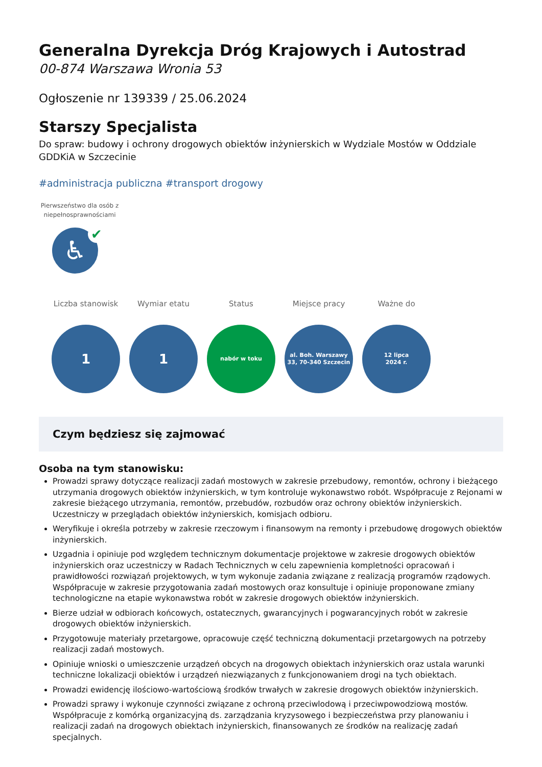Generalna Dyrekcja Dróg Krajowych i Autostrad
00-874 Warszawa Wronia 53
Ogłoszenie nr 139339 / 25.06.2024
Starszy Specjalista
Do spraw: budowy i ochrony drogowych obiektów inżynierskich w Wydziale Mostów w Oddziale GDDKiA w Szczecinie
#administracja publiczna #transport drogowy
Pierwszeństwo dla osób z niepełnosprawnościami
♿
✔
Liczba stanowisk
1
Wymiar etatu
1
Status
nabór w toku
Miejsce pracy
al. Boh. Warszawy
33, 70-340 Szczecin
Ważne do
12 lipca
2024 r.
Czym będziesz się zajmować
Osoba na tym stanowisku:
Prowadzi sprawy dotyczące realizacji zadań mostowych w zakresie przebudowy, remontów, ochrony i bieżącego utrzymania drogowych obiektów inżynierskich, w tym kontroluje wykonawstwo robót. Współpracuje z Rejonami w zakresie bieżącego utrzymania, remontów, przebudów, rozbudów oraz ochrony obiektów inżynierskich. Uczestniczy w przeglądach obiektów inżynierskich, komisjach odbioru.
Weryfikuje i określa potrzeby w zakresie rzeczowym i finansowym na remonty i przebudowę drogowych obiektów inżynierskich.
Uzgadnia i opiniuje pod względem technicznym dokumentacje projektowe w zakresie drogowych obiektów inżynierskich oraz uczestniczy w Radach Technicznych w celu zapewnienia kompletności opracowań i prawidłowości rozwiązań projektowych, w tym wykonuje zadania związane z realizacją programów rządowych. Współpracuje w zakresie przygotowania zadań mostowych oraz konsultuje i opiniuje proponowane zmiany technologiczne na etapie wykonawstwa robót w zakresie drogowych obiektów inżynierskich.
Bierze udział w odbiorach końcowych, ostatecznych, gwarancyjnych i pogwarancyjnych robót w zakresie drogowych obiektów inżynierskich.
Przygotowuje materiały przetargowe, opracowuje część techniczną dokumentacji przetargowych na potrzeby realizacji zadań mostowych.
Opiniuje wnioski o umieszczenie urządzeń obcych na drogowych obiektach inżynierskich oraz ustala warunki techniczne lokalizacji obiektów i urządzeń niezwiązanych z funkcjonowaniem drogi na tych obiektach.
Prowadzi ewidencję ilościowo-wartościową środków trwałych w zakresie drogowych obiektów inżynierskich.
Prowadzi sprawy i wykonuje czynności związane z ochroną przeciwlodową i przeciwpowodziową mostów. Współpracuje z komórką organizacyjną ds. zarządzania kryzysowego i bezpieczeństwa przy planowaniu i realizacji zadań na drogowych obiektach inżynierskich, finansowanych ze środków na realizację zadań specjalnych.